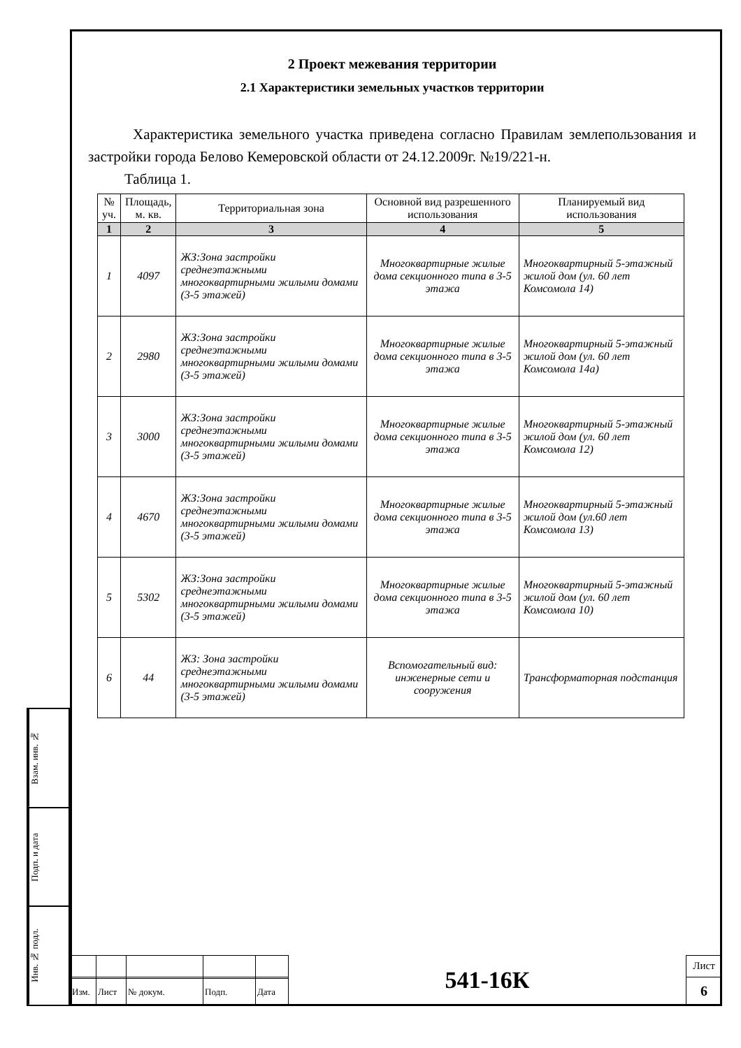Взам. инв. №
Подп. и дата
Инв. № подл.
2 Проект межевания территории
2.1 Характеристики земельных участков территории
Характеристика земельного участка приведена согласно Правилам землепользования и застройки города Белово Кемеровской области от 24.12.2009г. №19/221-н.
Таблица 1.
| № уч. | Площадь, м. кв. | Территориальная зона | Основной вид разрешенного использования | Планируемый вид использования |
| --- | --- | --- | --- | --- |
| 1 | 2 | 3 | 4 | 5 |
| 1 | 4097 | ЖЗ:Зона застройки среднеэтажными многоквартирными жилыми домами (3-5 этажей) | Многоквартирные жилые дома секционного типа в 3-5 этажа | Многоквартирный 5-этажный жилой дом (ул. 60 лет Комсомола 14) |
| 2 | 2980 | ЖЗ:Зона застройки среднеэтажными многоквартирными жилыми домами (3-5 этажей) | Многоквартирные жилые дома секционного типа в 3-5 этажа | Многоквартирный 5-этажный жилой дом (ул. 60 лет Комсомола 14а) |
| 3 | 3000 | ЖЗ:Зона застройки среднеэтажными многоквартирными жилыми домами (3-5 этажей) | Многоквартирные жилые дома секционного типа в 3-5 этажа | Многоквартирный 5-этажный жилой дом (ул. 60 лет Комсомола 12) |
| 4 | 4670 | ЖЗ:Зона застройки среднеэтажными многоквартирными жилыми домами (3-5 этажей) | Многоквартирные жилые дома секционного типа в 3-5 этажа | Многоквартирный 5-этажный жилой дом (ул.60 лет Комсомола 13) |
| 5 | 5302 | ЖЗ:Зона застройки среднеэтажными многоквартирными жилыми домами (3-5 этажей) | Многоквартирные жилые дома секционного типа в 3-5 этажа | Многоквартирный 5-этажный жилой дом (ул. 60 лет Комсомола 10) |
| 6 | 44 | ЖЗ: Зона застройки среднеэтажными многоквартирными жилыми домами (3-5 этажей) | Вспомогательный вид: инженерные сети и сооружения | Трансформаторная подстанция |
| | | | | | 541-16К | Лист |
| | | | | | | 6 |
| Изм. | Лист | № докум. | Подп. | Дата | | |